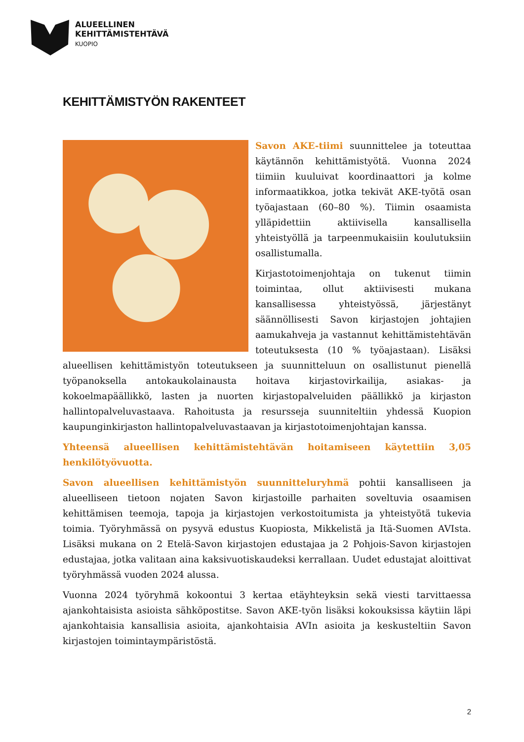ALUEELLINEN
KEHITTÄMISTEHTÄVÄ
KUOPIO
KEHITTÄMISTYÖN RAKENTEET
Savon AKE-tiimi suunnittelee ja toteuttaa käytännön kehittämistyötä. Vuonna 2024 tiimiin kuuluivat koordinaattori ja kolme informaatikkoa, jotka tekivät AKE-työtä osan työajastaan (60–80 %). Tiimin osaamista ylläpidettiin aktiivisella kansallisella yhteistyöllä ja tarpeenmukaisiin koulutuksiin osallistumalla.
Kirjastotoimenjohtaja on tukenut tiimin toimintaa, ollut aktiivisesti mukana kansallisessa yhteistyössä, järjestänyt säännöllisesti Savon kirjastojen johtajien aamukahveja ja vastannut kehittämistehtävän toteutuksesta (10 % työajastaan). Lisäksi alueellisen kehittämistyön toteutukseen ja suunnitteluun on osallistunut pienellä työpanoksella antokaukolainausta hoitava kirjastovirkailija, asiakas- ja kokoelmapäällikkö, lasten ja nuorten kirjastopalveluiden päällikkö ja kirjaston hallintopalveluvastaava. Rahoitusta ja resursseja suunniteltiin yhdessä Kuopion kaupunginkirjaston hallintopalveluvastaavan ja kirjastotoimenjohtajan kanssa.
Yhteensä alueellisen kehittämistehtävän hoitamiseen käytettiin 3,05 henkilötyövuotta.
Savon alueellisen kehittämistyön suunnitteluryhmä pohtii kansalliseen ja alueelliseen tietoon nojaten Savon kirjastoille parhaiten soveltuvia osaamisen kehittämisen teemoja, tapoja ja kirjastojen verkostoitumista ja yhteistyötä tukevia toimia. Työryhmässä on pysyvä edustus Kuopiosta, Mikkelistä ja Itä-Suomen AVIsta. Lisäksi mukana on 2 Etelä-Savon kirjastojen edustajaa ja 2 Pohjois-Savon kirjastojen edustajaa, jotka valitaan aina kaksivuotiskaudeksi kerrallaan. Uudet edustajat aloittivat työryhmässä vuoden 2024 alussa.
Vuonna 2024 työryhmä kokoontui 3 kertaa etäyhteyksin sekä viesti tarvittaessa ajankohtaisista asioista sähköpostitse. Savon AKE-työn lisäksi kokouksissa käytiin läpi ajankohtaisia kansallisia asioita, ajankohtaisia AVIn asioita ja keskusteltiin Savon kirjastojen toimintaympäristöstä.
2